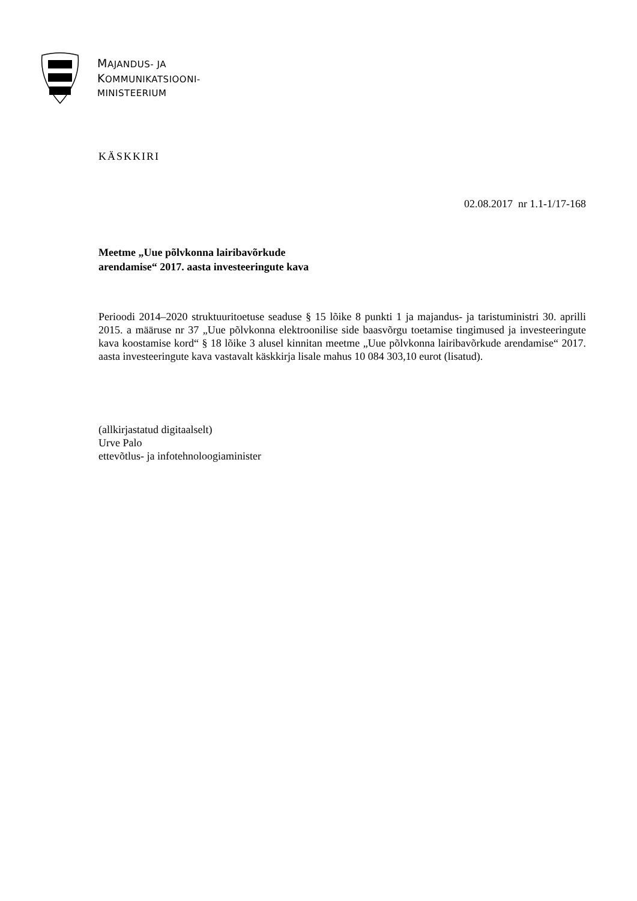MAJANDUS- JA
KOMMUNIKATSIOONI-
MINISTEERIUM
KÄSKKIRI
02.08.2017 nr 1.1-1/17-168
Meetme „Uue põlvkonna lairibavõrkude
arendamise“ 2017. aasta investeeringute kava
Perioodi 2014–2020 struktuuritoetuse seaduse § 15 lõike 8 punkti 1 ja majandus- ja taristuministri 30. aprilli 2015. a määruse nr 37 „Uue põlvkonna elektroonilise side baasvõrgu toetamise tingimused ja investeeringute kava koostamise kord“ § 18 lõike 3 alusel kinnitan meetme „Uue põlvkonna lairibavõrkude arendamise“ 2017. aasta investeeringute kava vastavalt käskkirja lisale mahus 10 084 303,10 eurot (lisatud).
(allkirjastatud digitaalselt)
Urve Palo
ettevõtlus- ja infotehnoloogiaminister